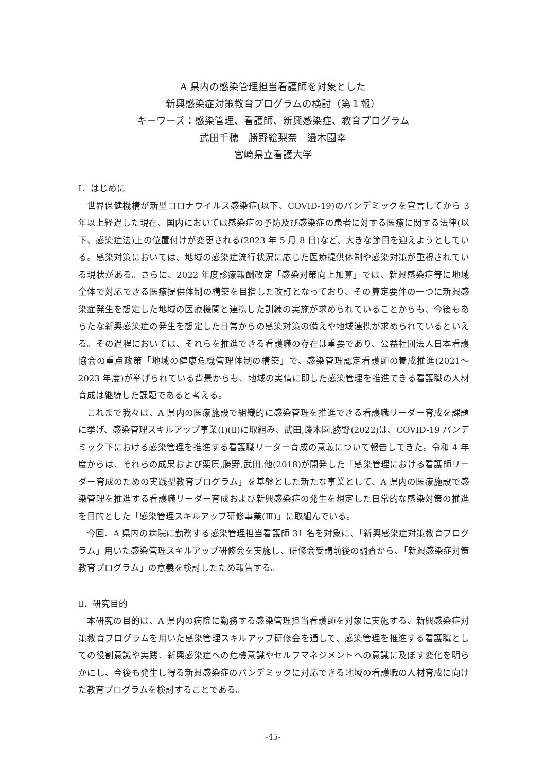A 県内の感染管理担当看護師を対象とした
新興感染症対策教育プログラムの検討（第１報）
キーワーズ：感染管理、看護師、新興感染症、教育プログラム
武田千穂　勝野絵梨奈　邊木園幸
宮崎県立看護大学
Ⅰ．はじめに
世界保健機構が新型コロナウイルス感染症(以下、COVID-19)のパンデミックを宣言してから 3 年以上経過した現在、国内においては感染症の予防及び感染症の患者に対する医療に関する法律(以下、感染症法)上の位置付けが変更される(2023 年 5 月 8 日)など、大きな節目を迎えようとしている。感染対策においては、地域の感染症流行状況に応じた医療提供体制や感染対策が重視されている現状がある。さらに、2022 年度診療報酬改定「感染対策向上加算」では、新興感染症等に地域全体で対応できる医療提供体制の構築を目指した改訂となっており、その算定要件の一つに新興感染症発生を想定した地域の医療機関と連携した訓練の実施が求められていることからも、今後もあらたな新興感染症の発生を想定した日常からの感染対策の備えや地域連携が求められているといえる。その過程においては、それらを推進できる看護職の存在は重要であり、公益社団法人日本看護協会の重点政策「地域の健康危機管理体制の構築」で、感染管理認定看護師の養成推進(2021～2023 年度)が挙げられている背景からも、地域の実情に即した感染管理を推進できる看護職の人材育成は継続した課題であると考える。
これまで我々は、A 県内の医療施設で組織的に感染管理を推進できる看護職リーダー育成を課題に挙げ、感染管理スキルアップ事業(Ⅰ)(Ⅱ)に取組み、武田,邊木園,勝野(2022)は、COVID-19 パンデミック下における感染管理を推進する看護職リーダー育成の意義について報告してきた。令和 4 年度からは、それらの成果および栗原,勝野,武田,他(2018)が開発した「感染管理における看護師リーダー育成のための実践型教育プログラム」を基盤とした新たな事業として、A 県内の医療施設で感染管理を推進する看護職リーダー育成および新興感染症の発生を想定した日常的な感染対策の推進を目的とした「感染管理スキルアップ研修事業(Ⅲ)」に取組んでいる。
今回、A 県内の病院に勤務する感染管理担当看護師 31 名を対象に、「新興感染症対策教育プログラム」用いた感染管理スキルアップ研修会を実施し、研修会受講前後の調査から、「新興感染症対策教育プログラム」の意義を検討したため報告する。
Ⅱ．研究目的
本研究の目的は、A 県内の病院に勤務する感染管理担当看護師を対象に実施する、新興感染症対策教育プログラムを用いた感染管理スキルアップ研修会を通して、感染管理を推進する看護職としての役割意識や実践、新興感染症への危機意識やセルフマネジメントへの意識に及ぼす変化を明らかにし、今後も発生し得る新興感染症のパンデミックに対応できる地域の看護職の人材育成に向けた教育プログラムを検討することである。
-45-